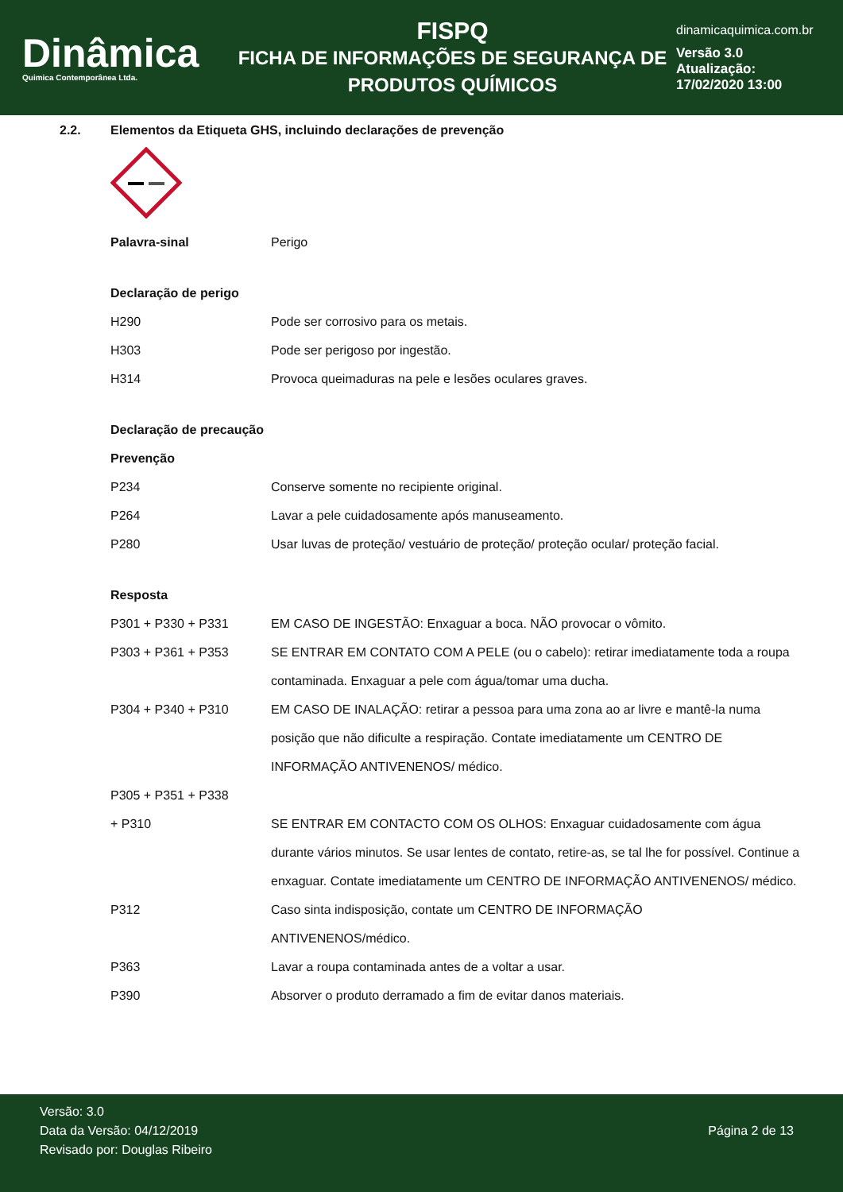Dinâmica
Quimica Contemporânea Ltda.
FISPQ
FICHA DE INFORMAÇÕES DE SEGURANÇA DE
PRODUTOS QUÍMICOS
dinamicaquimica.com.br
Versão 3.0
Atualização:
17/02/2020 13:00
2.2. Elementos da Etiqueta GHS, incluindo declarações de prevenção
Palavra-sinal Perigo
Declaração de perigo
H290 Pode ser corrosivo para os metais.
H303 Pode ser perigoso por ingestão.
H314 Provoca queimaduras na pele e lesões oculares graves.
Declaração de precaução
Prevenção
P234 Conserve somente no recipiente original.
P264 Lavar a pele cuidadosamente após manuseamento.
P280 Usar luvas de proteção/ vestuário de proteção/ proteção ocular/ proteção facial.
Resposta
P301 + P330 + P331 EM CASO DE INGESTÃO: Enxaguar a boca. NÃO provocar o vômito.
P303 + P361 + P353 SE ENTRAR EM CONTATO COM A PELE (ou o cabelo): retirar imediatamente toda a roupa contaminada. Enxaguar a pele com água/tomar uma ducha.
P304 + P340 + P310 EM CASO DE INALAÇÃO: retirar a pessoa para uma zona ao ar livre e mantê-la numa posição que não dificulte a respiração. Contate imediatamente um CENTRO DE INFORMAÇÃO ANTIVENENOS/ médico.
P305 + P351 + P338
+ P310 SE ENTRAR EM CONTACTO COM OS OLHOS: Enxaguar cuidadosamente com água durante vários minutos. Se usar lentes de contato, retire-as, se tal lhe for possível. Continue a enxaguar. Contate imediatamente um CENTRO DE INFORMAÇÃO ANTIVENENOS/ médico.
P312 Caso sinta indisposição, contate um CENTRO DE INFORMAÇÃO
ANTIVENENOS/médico.
P363 Lavar a roupa contaminada antes de a voltar a usar.
P390 Absorver o produto derramado a fim de evitar danos materiais.
Versão: 3.0
Data da Versão: 04/12/2019
Revisado por: Douglas Ribeiro
Página 2 de 13